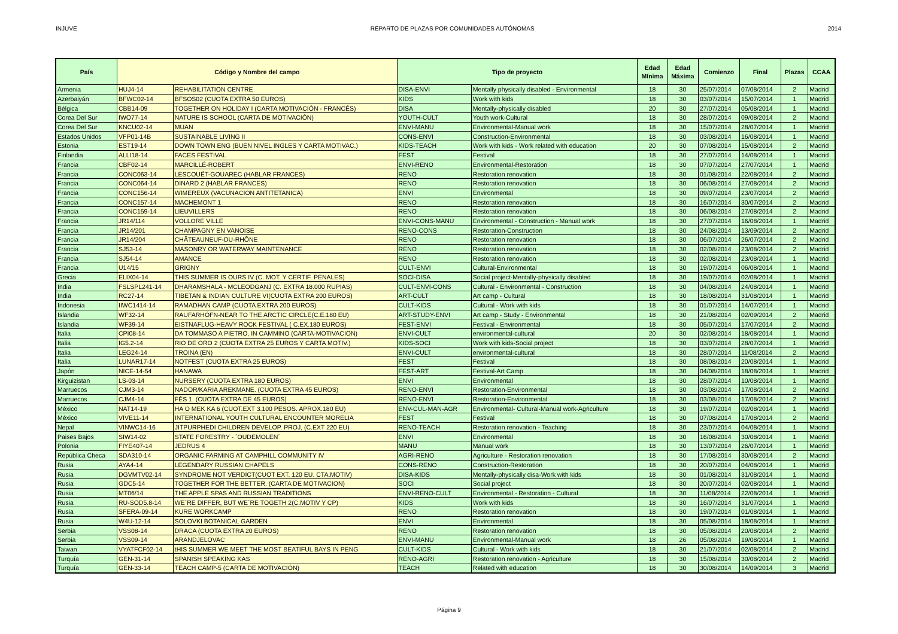INJUVE REPARTO DE PLAZAS POR COMUNIDADES AUTÓNOMAS 2014
| País | Código y Nombre del campo | | Tipo de proyecto | | Edad Mínima | Edad Máxima | Comienzo | Final | Plazas | CCAA |
| --- | --- | --- | --- | --- | --- | --- | --- | --- | --- | --- |
| Armenia | HUJ4-14 | REHABILITATION CENTRE | DISA-ENVI | Mentally physically disabled - Environmental | 18 | 30 | 25/07/2014 | 07/08/2014 | 2 | Madrid |
| Azerbaiyán | BFWC02-14 | BFSOS02 (CUOTA EXTRA 50 EUROS) | KIDS | Work with kids | 18 | 30 | 03/07/2014 | 15/07/2014 | 1 | Madrid |
| Bélgica | CBB14-09 | TOGETHER ON HOLIDAY I (CARTA MOTIVACIÓN - FRANCÉS) | DISA | Mentally-physically disabled | 20 | 30 | 27/07/2014 | 05/08/2014 | 1 | Madrid |
| Corea Del Sur | IWO77-14 | NATURE IS SCHOOL (CARTA DE MOTIVACIÓN) | YOUTH-CULT | Youth work-Cultural | 18 | 30 | 28/07/2014 | 09/08/2014 | 2 | Madrid |
| Corea Del Sur | KNCU02-14 | MUAN | ENVI-MANU | Environmental-Manual work | 18 | 30 | 15/07/2014 | 28/07/2014 | 1 | Madrid |
| Estados Unidos | VFP01-14B | SUSTAINABLE LIVING II | CONS-ENVI | Construction-Environmental | 18 | 30 | 03/08/2014 | 16/08/2014 | 1 | Madrid |
| Estonia | EST19-14 | DOWN TOWN ENG (BUEN NIVEL INGLES Y CARTA MOTIVAC.) | KIDS-TEACH | Work with kids - Work related with education | 20 | 30 | 07/08/2014 | 15/08/2014 | 2 | Madrid |
| Finlandia | ALLI18-14 | FACES FESTIVAL | FEST | Festival | 18 | 30 | 27/07/2014 | 14/08/2014 | 1 | Madrid |
| Francia | CBF02-14 | MARCILLÉ-ROBERT | ENVI-RENO | Environmental-Restoration | 18 | 30 | 07/07/2014 | 27/07/2014 | 1 | Madrid |
| Francia | CONC063-14 | LESCOUËT-GOUAREC (HABLAR FRANCES) | RENO | Restoration renovation | 18 | 30 | 01/08/2014 | 22/08/2014 | 2 | Madrid |
| Francia | CONC064-14 | DINARD 2 (HABLAR FRANCES) | RENO | Restoration renovation | 18 | 30 | 06/08/2014 | 27/08/2014 | 2 | Madrid |
| Francia | CONC156-14 | WIMEREUX (VACUNACION ANTITETANICA) | ENVI | Environmental | 18 | 30 | 09/07/2014 | 23/07/2014 | 2 | Madrid |
| Francia | CONC157-14 | MACHEMONT 1 | RENO | Restoration renovation | 18 | 30 | 16/07/2014 | 30/07/2014 | 2 | Madrid |
| Francia | CONC159-14 | LIEUVILLERS | RENO | Restoration renovation | 18 | 30 | 06/08/2014 | 27/08/2014 | 2 | Madrid |
| Francia | JR14/114 | VOLLORE VILLE | ENVI-CONS-MANU | Environmental - Construction - Manual work | 18 | 30 | 27/07/2014 | 16/08/2014 | 1 | Madrid |
| Francia | JR14/201 | CHAMPAGNY EN VANOISE | RENO-CONS | Restoration-Construction | 18 | 30 | 24/08/2014 | 13/09/2014 | 2 | Madrid |
| Francia | JR14/204 | CHÂTEAUNEUF-DU-RHÔNE | RENO | Restoration renovation | 18 | 30 | 06/07/2014 | 26/07/2014 | 2 | Madrid |
| Francia | SJ53-14 | MASONRY OR WATERWAY MAINTENANCE | RENO | Restoration renovation | 18 | 30 | 02/08/2014 | 23/08/2014 | 2 | Madrid |
| Francia | SJ54-14 | AMANCE | RENO | Restoration renovation | 18 | 30 | 02/08/2014 | 23/08/2014 | 1 | Madrid |
| Francia | U14/15 | GRIGNY | CULT-ENVI | Cultural-Environmental | 18 | 30 | 19/07/2014 | 06/08/2014 | 1 | Madrid |
| Grecia | ELIX04-14 | THIS SUMMER IS OURS IV (C. MOT. Y CERTIF. PENALES) | SOCI-DISA | Social project-Mentally-physically disabled | 18 | 30 | 19/07/2014 | 02/08/2014 | 1 | Madrid |
| India | FSLSPL241-14 | DHARAMSHALA - MCLEODGANJ (C. EXTRA 18.000 RUPIAS) | CULT-ENVI-CONS | Cultural - Environmental - Construction | 18 | 30 | 04/08/2014 | 24/08/2014 | 1 | Madrid |
| India | RC27-14 | TIBETAN & INDIAN CULTURE VI(CUOTA EXTRA 200 EUROS) | ART-CULT | Art camp - Cultural | 18 | 30 | 18/08/2014 | 31/08/2014 | 1 | Madrid |
| Indonesia | IIWC1414-14 | RAMADHAN CAMP (CUOTA EXTRA 200 EUROS) | CULT-KIDS | Cultural - Work with kids | 18 | 30 | 01/07/2014 | 14/07/2014 | 1 | Madrid |
| Islandia | WF32-14 | RAUFARHÓFN-NEAR TO THE ARCTIC CIRCLE(C.E.180 EU) | ART-STUDY-ENVI | Art camp - Study - Environmental | 18 | 30 | 21/08/2014 | 02/09/2014 | 2 | Madrid |
| Islandia | WF39-14 | EISTNAFLUG-HEAVY ROCK FESTIVAL ( C.EX.180 EUROS) | FEST-ENVI | Festival - Environmental | 18 | 30 | 05/07/2014 | 17/07/2014 | 2 | Madrid |
| Italia | CPI08-14 | DA TOMMASO A PIETRO, IN CAMMINO (CARTA-MOTIVACION) | ENVI-CULT | environmental-cultural | 20 | 30 | 02/08/2014 | 18/08/2014 | 1 | Madrid |
| Italia | IG5.2-14 | RIO DE ORO 2 (CUOTA EXTRA 25 EUROS Y CARTA MOTIV.) | KIDS-SOCI | Work with kids-Social project | 18 | 30 | 03/07/2014 | 28/07/2014 | 1 | Madrid |
| Italia | LEG24-14 | TROINA (EN) | ENVI-CULT | environmental-cultural | 18 | 30 | 28/07/2014 | 11/08/2014 | 2 | Madrid |
| Italia | LUNAR17-14 | NOTFEST (CUOTA EXTRA 25 EUROS) | FEST | Festival | 18 | 30 | 08/08/2014 | 20/08/2014 | 1 | Madrid |
| Japón | NICE-14-54 | HANAWA | FEST-ART | Festival-Art Camp | 18 | 30 | 04/08/2014 | 18/08/2014 | 1 | Madrid |
| Kirguizistan | LS-03-14 | NURSERY (CUOTA EXTRA 180 EUROS) | ENVI | Environmental | 18 | 30 | 28/07/2014 | 10/08/2014 | 1 | Madrid |
| Marruecos | CJM3-14 | NADOR/KARIA AREKMANE. (CUOTA EXTRA 45 EUROS) | RENO-ENVI | Restoration-Environmental | 18 | 30 | 03/08/2014 | 17/08/2014 | 2 | Madrid |
| Marruecos | CJM4-14 | FÈS 1. (CUOTA EXTRA DE 45 EUROS) | RENO-ENVI | Restoration-Environmental | 18 | 30 | 03/08/2014 | 17/08/2014 | 2 | Madrid |
| México | NAT14-19 | HA O MEK KA 6 (CUOT.EXT 3.100 PESOS. APROX.180 EU) | ENV-CUL-MAN-AGR | Environmental- Cultural-Manual work-Agriculture | 18 | 30 | 19/07/2014 | 02/08/2014 | 1 | Madrid |
| México | VIVE11-14 | INTERNATIONAL YOUTH CULTURAL ENCOUNTER MORELIA | FEST | Festival | 18 | 30 | 07/08/2014 | 17/08/2014 | 2 | Madrid |
| Nepal | VINWC14-16 | JITPURPHEDI CHILDREN DEVELOP. PROJ, (C.EXT 220 EU) | RENO-TEACH | Restoration renovation - Teaching | 18 | 30 | 23/07/2014 | 04/08/2014 | 1 | Madrid |
| Paises Bajos | SIW14-02 | STATE FORESTRY - ´OUDEMOLEN´ | ENVI | Environmental | 18 | 30 | 16/08/2014 | 30/08/2014 | 1 | Madrid |
| Polonia | FIYE407-14 | JEDRUS 4 | MANU | Manual work | 18 | 30 | 13/07/2014 | 26/07/2014 | 1 | Madrid |
| República Checa | SDA310-14 | ORGANIC FARMING AT CAMPHILL COMMUNITY IV | AGRI-RENO | Agriculture - Restoration renovation | 18 | 30 | 17/08/2014 | 30/08/2014 | 2 | Madrid |
| Rusia | AYA4-14 | LEGENDARY RUSSIAN CHAPELS | CONS-RENO | Construction-Restoration | 18 | 30 | 20/07/2014 | 04/08/2014 | 1 | Madrid |
| Rusia | DGVMTV02-14 | SYNDROME NOT VERDICT(CUOT EXT. 120 EU. CTA.MOTIV) | DISA-KIDS | Mentally-physically disa-Work with kids | 18 | 30 | 01/08/2014 | 31/08/2014 | 1 | Madrid |
| Rusia | GDC5-14 | TOGETHER FOR THE BETTER. (CARTA DE MOTIVACION) | SOCI | Social project | 18 | 30 | 20/07/2014 | 02/08/2014 | 1 | Madrid |
| Rusia | MT06/14 | THE APPLE SPAS AND RUSSIAN TRADITIONS | ENVI-RENO-CULT | Environmental - Restoration - Cultural | 18 | 30 | 11/08/2014 | 22/08/2014 | 1 | Madrid |
| Rusia | RU-SOD5.8-14 | WE´RE DIFFER, BUT WE´RE TOGETH 2(C.MOTIV Y CP) | KIDS | Work with kids | 18 | 30 | 16/07/2014 | 31/07/2014 | 1 | Madrid |
| Rusia | SFERA-09-14 | KURE WORKCAMP | RENO | Restoration renovation | 18 | 30 | 19/07/2014 | 01/08/2014 | 1 | Madrid |
| Rusia | W4U-12-14 | SOLOVKI BOTANICAL GARDEN | ENVI | Environmental | 18 | 30 | 05/08/2014 | 18/08/2014 | 1 | Madrid |
| Serbia | VSS08-14 | DRACA (CUOTA EXTRA 20 EUROS) | RENO | Restoration renovation | 18 | 30 | 05/08/2014 | 20/08/2014 | 2 | Madrid |
| Serbia | VSS09-14 | ARANDJELOVAC | ENVI-MANU | Environmental-Manual work | 18 | 26 | 05/08/2014 | 19/08/2014 | 1 | Madrid |
| Taiwan | VYATFCF02-14 | tHIS SUMMER WE MEET THE MOST BEATIFUL BAYS IN PENG | CULT-KIDS | Cultural - Work with kids | 18 | 30 | 21/07/2014 | 02/08/2014 | 2 | Madrid |
| Turquía | GEN-31-14 | SPANISH SPEAKING KAS | RENO-AGRI | Restoration renovation - Agriculture | 18 | 30 | 15/08/2014 | 30/08/2014 | 2 | Madrid |
| Turquía | GEN-33-14 | TEACH CAMP-5 (CARTA DE MOTIVACIÓN) | TEACH | Related with education | 18 | 30 | 30/08/2014 | 14/09/2014 | 3 | Madrid |
Página 9